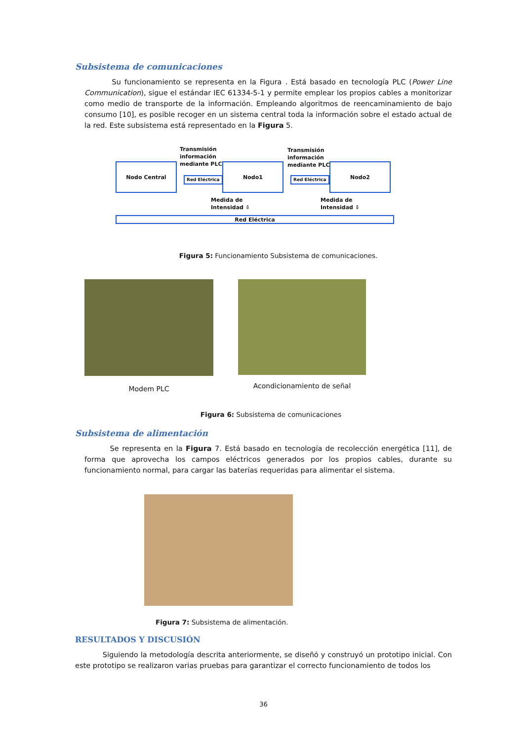Subsistema de comunicaciones
Su funcionamiento se representa en la Figura . Está basado en tecnología PLC (Power Line Communication), sigue el estándar IEC 61334-5-1 y permite emplear los propios cables a monitorizar como medio de transporte de la información. Empleando algoritmos de reencaminamiento de bajo consumo [10], es posible recoger en un sistema central toda la información sobre el estado actual de la red. Este subsistema está representado en la Figura 5.
Transmisión
información
mediante PLC
Transmisión
información
mediante PLC
Nodo Central
Red Eléctrica
Nodo1
Red Eléctrica
Nodo2
Medida de
Intensidad ⇩
Medida de
Intensidad ⇩
Red Eléctrica
Figura 5: Funcionamiento Subsistema de comunicaciones.
Modem PLC
Acondicionamiento de señal
Figura 6: Subsistema de comunicaciones
Subsistema de alimentación
Se representa en la Figura 7. Está basado en tecnología de recolección energética [11], de forma que aprovecha los campos eléctricos generados por los propios cables, durante su funcionamiento normal, para cargar las baterías requeridas para alimentar el sistema.
Figura 7: Subsistema de alimentación.
RESULTADOS Y DISCUSIÓN
Siguiendo la metodología descrita anteriormente, se diseñó y construyó un prototipo inicial. Con este prototipo se realizaron varias pruebas para garantizar el correcto funcionamiento de todos los
36